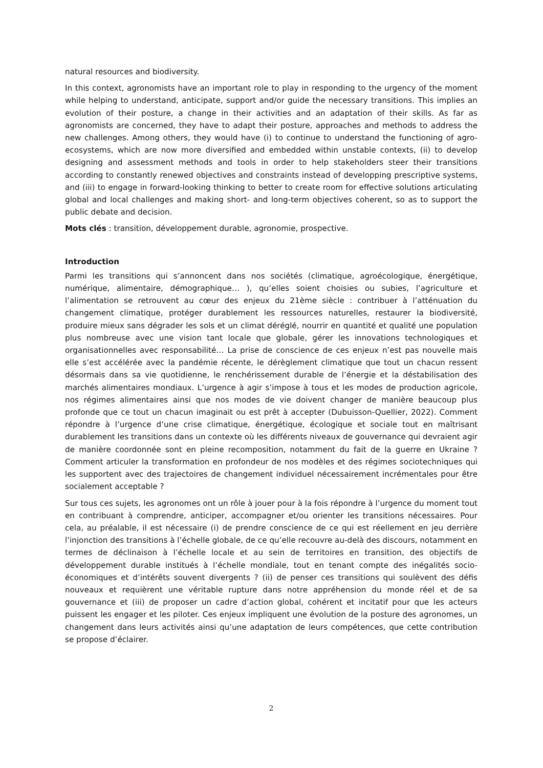natural resources and biodiversity.
In this context, agronomists have an important role to play in responding to the urgency of the moment while helping to understand, anticipate, support and/or guide the necessary transitions. This implies an evolution of their posture, a change in their activities and an adaptation of their skills. As far as agronomists are concerned, they have to adapt their posture, approaches and methods to address the new challenges. Among others, they would have (i) to continue to understand the functioning of agro-ecosystems, which are now more diversified and embedded within unstable contexts, (ii) to develop designing and assessment methods and tools in order to help stakeholders steer their transitions according to constantly renewed objectives and constraints instead of developping prescriptive systems, and (iii) to engage in forward-looking thinking to better to create room for effective solutions articulating global and local challenges and making short- and long-term objectives coherent, so as to support the public debate and decision.
Mots clés : transition, développement durable, agronomie, prospective.
Introduction
Parmi les transitions qui s’annoncent dans nos sociétés (climatique, agroécologique, énergétique, numérique, alimentaire, démographique… ), qu’elles soient choisies ou subies, l’agriculture et l’alimentation se retrouvent au cœur des enjeux du 21ème siècle : contribuer à l’atténuation du changement climatique, protéger durablement les ressources naturelles, restaurer la biodiversité, produire mieux sans dégrader les sols et un climat déréglé, nourrir en quantité et qualité une population plus nombreuse avec une vision tant locale que globale, gérer les innovations technologiques et organisationnelles avec responsabilité… La prise de conscience de ces enjeux n’est pas nouvelle mais elle s’est accélérée avec la pandémie récente, le dérèglement climatique que tout un chacun ressent désormais dans sa vie quotidienne, le renchérissement durable de l’énergie et la déstabilisation des marchés alimentaires mondiaux. L’urgence à agir s’impose à tous et les modes de production agricole, nos régimes alimentaires ainsi que nos modes de vie doivent changer de manière beaucoup plus profonde que ce tout un chacun imaginait ou est prêt à accepter (Dubuisson-Quellier, 2022). Comment répondre à l’urgence d’une crise climatique, énergétique, écologique et sociale tout en maîtrisant durablement les transitions dans un contexte où les différents niveaux de gouvernance qui devraient agir de manière coordonnée sont en pleine recomposition, notamment du fait de la guerre en Ukraine ? Comment articuler la transformation en profondeur de nos modèles et des régimes sociotechniques qui les supportent avec des trajectoires de changement individuel nécessairement incrémentales pour être socialement acceptable ?
Sur tous ces sujets, les agronomes ont un rôle à jouer pour à la fois répondre à l’urgence du moment tout en contribuant à comprendre, anticiper, accompagner et/ou orienter les transitions nécessaires. Pour cela, au préalable, il est nécessaire (i) de prendre conscience de ce qui est réellement en jeu derrière l’injonction des transitions à l’échelle globale, de ce qu’elle recouvre au-delà des discours, notamment en termes de déclinaison à l’échelle locale et au sein de territoires en transition, des objectifs de développement durable institués à l’échelle mondiale, tout en tenant compte des inégalités socio-économiques et d’intérêts souvent divergents ? (ii) de penser ces transitions qui soulèvent des défis nouveaux et requièrent une véritable rupture dans notre appréhension du monde réel et de sa gouvernance et (iii) de proposer un cadre d’action global, cohérent et incitatif pour que les acteurs puissent les engager et les piloter. Ces enjeux impliquent une évolution de la posture des agronomes, un changement dans leurs activités ainsi qu’une adaptation de leurs compétences, que cette contribution se propose d’éclairer.
2